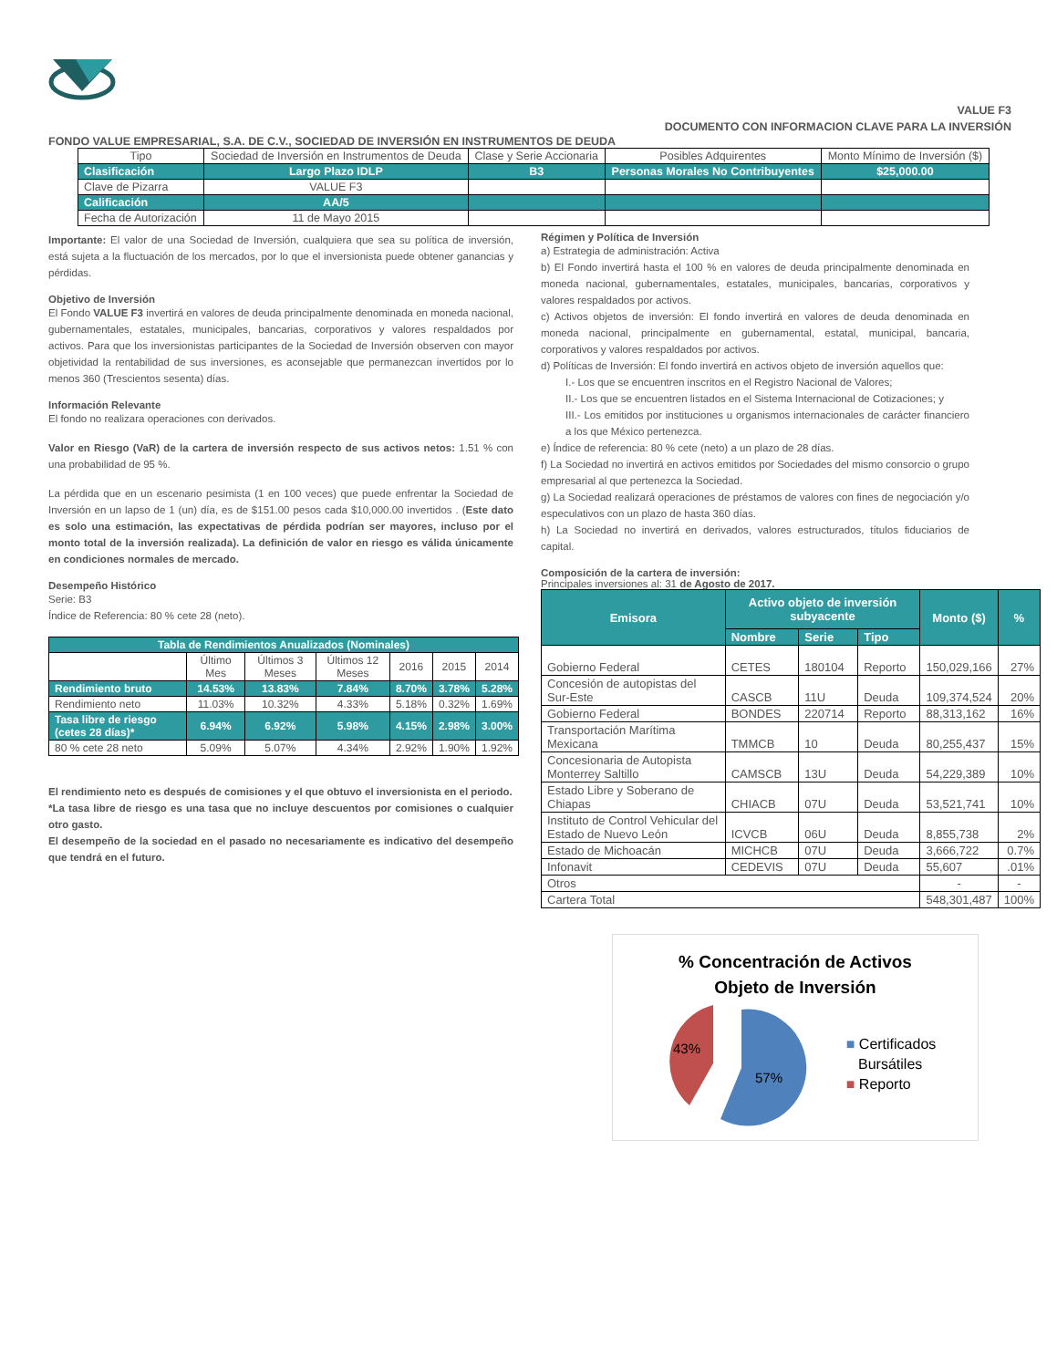VALUE F3
DOCUMENTO CON INFORMACION CLAVE PARA LA INVERSIÓN
FONDO VALUE EMPRESARIAL, S.A. DE C.V., SOCIEDAD DE INVERSIÓN EN INSTRUMENTOS DE DEUDA
| Tipo | Sociedad de Inversión en Instrumentos de Deuda | Clase y Serie Accionaria | Posibles Adquirentes | Monto Mínimo de Inversión ($) |
| Clasificación | Largo Plazo IDLP | B3 | Personas Morales No Contribuyentes | $25,000.00 |
| Clave de Pizarra | VALUE F3 | | | |
| Calificación | AA/5 | | | |
| Fecha de Autorización | 11 de Mayo 2015 | | | |
Importante: El valor de una Sociedad de Inversión, cualquiera que sea su política de inversión, está sujeta a la fluctuación de los mercados, por lo que el inversionista puede obtener ganancias y pérdidas.
Objetivo de Inversión
El Fondo VALUE F3 invertirá en valores de deuda principalmente denominada en moneda nacional, gubernamentales, estatales, municipales, bancarias, corporativos y valores respaldados por activos. Para que los inversionistas participantes de la Sociedad de Inversión observen con mayor objetividad la rentabilidad de sus inversiones, es aconsejable que permanezcan invertidos por lo menos 360 (Trescientos sesenta) días.
Información Relevante
El fondo no realizara operaciones con derivados.
Valor en Riesgo (VaR) de la cartera de inversión respecto de sus activos netos: 1.51 % con una probabilidad de 95 %.
La pérdida que en un escenario pesimista (1 en 100 veces) que puede enfrentar la Sociedad de Inversión en un lapso de 1 (un) día, es de $151.00 pesos cada $10,000.00 invertidos . (Este dato es solo una estimación, las expectativas de pérdida podrían ser mayores, incluso por el monto total de la inversión realizada). La definición de valor en riesgo es válida únicamente en condiciones normales de mercado.
Desempeño Histórico
Serie: B3
Índice de Referencia: 80 % cete 28 (neto).
| Tabla de Rendimientos Anualizados (Nominales) | | | | | | |
| | Último Mes | Últimos 3 Meses | Últimos 12 Meses | 2016 | 2015 | 2014 |
| Rendimiento bruto | 14.53% | 13.83% | 7.84% | 8.70% | 3.78% | 5.28% |
| Rendimiento neto | 11.03% | 10.32% | 4.33% | 5.18% | 0.32% | 1.69% |
| Tasa libre de riesgo (cetes 28 días)* | 6.94% | 6.92% | 5.98% | 4.15% | 2.98% | 3.00% |
| 80 % cete 28 neto | 5.09% | 5.07% | 4.34% | 2.92% | 1.90% | 1.92% |
El rendimiento neto es después de comisiones y el que obtuvo el inversionista en el periodo.
*La tasa libre de riesgo es una tasa que no incluye descuentos por comisiones o cualquier otro gasto.
El desempeño de la sociedad en el pasado no necesariamente es indicativo del desempeño que tendrá en el futuro.
Régimen y Política de Inversión
a) Estrategia de administración: Activa
b) El Fondo invertirá hasta el 100 % en valores de deuda principalmente denominada en moneda nacional, gubernamentales, estatales, municipales, bancarias, corporativos y valores respaldados por activos.
c) Activos objetos de inversión: El fondo invertirá en valores de deuda denominada en moneda nacional, principalmente en gubernamental, estatal, municipal, bancaria, corporativos y valores respaldados por activos.
d) Políticas de Inversión: El fondo invertirá en activos objeto de inversión aquellos que:
I.- Los que se encuentren inscritos en el Registro Nacional de Valores;
II.- Los que se encuentren listados en el Sistema Internacional de Cotizaciones; y
III.- Los emitidos por instituciones u organismos internacionales de carácter financiero a los que México pertenezca.
e) Índice de referencia: 80 % cete (neto) a un plazo de 28 días.
f) La Sociedad no invertirá en activos emitidos por Sociedades del mismo consorcio o grupo empresarial al que pertenezca la Sociedad.
g) La Sociedad realizará operaciones de préstamos de valores con fines de negociación y/o especulativos con un plazo de hasta 360 días.
h) La Sociedad no invertirá en derivados, valores estructurados, títulos fiduciarios de capital.
Composición de la cartera de inversión:
Principales inversiones al: 31 de Agosto de 2017.
| Emisora | Activo objeto de inversión subyacente | | | Monto ($) | % |
| | Nombre | Serie | Tipo | | |
| Gobierno Federal | CETES | 180104 | Reporto | 150,029,166 | 27% |
| Concesión de autopistas del Sur-Este | CASCB | 11U | Deuda | 109,374,524 | 20% |
| Gobierno Federal | BONDES | 220714 | Reporto | 88,313,162 | 16% |
| Transportación Marítima Mexicana | TMMCB | 10 | Deuda | 80,255,437 | 15% |
| Concesionaria de Autopista Monterrey Saltillo | CAMSCB | 13U | Deuda | 54,229,389 | 10% |
| Estado Libre y Soberano de Chiapas | CHIACB | 07U | Deuda | 53,521,741 | 10% |
| Instituto de Control Vehicular del Estado de Nuevo León | ICVCB | 06U | Deuda | 8,855,738 | 2% |
| Estado de Michoacán | MICHCB | 07U | Deuda | 3,666,722 | 0.7% |
| Infonavit | CEDEVIS | 07U | Deuda | 55,607 | .01% |
| Otros | | | | - | - |
| Cartera Total | | | | 548,301,487 | 100% |
% Concentración de Activos
Objeto de Inversión
57%
43%
■ Certificados
Bursátiles
■ Reporto